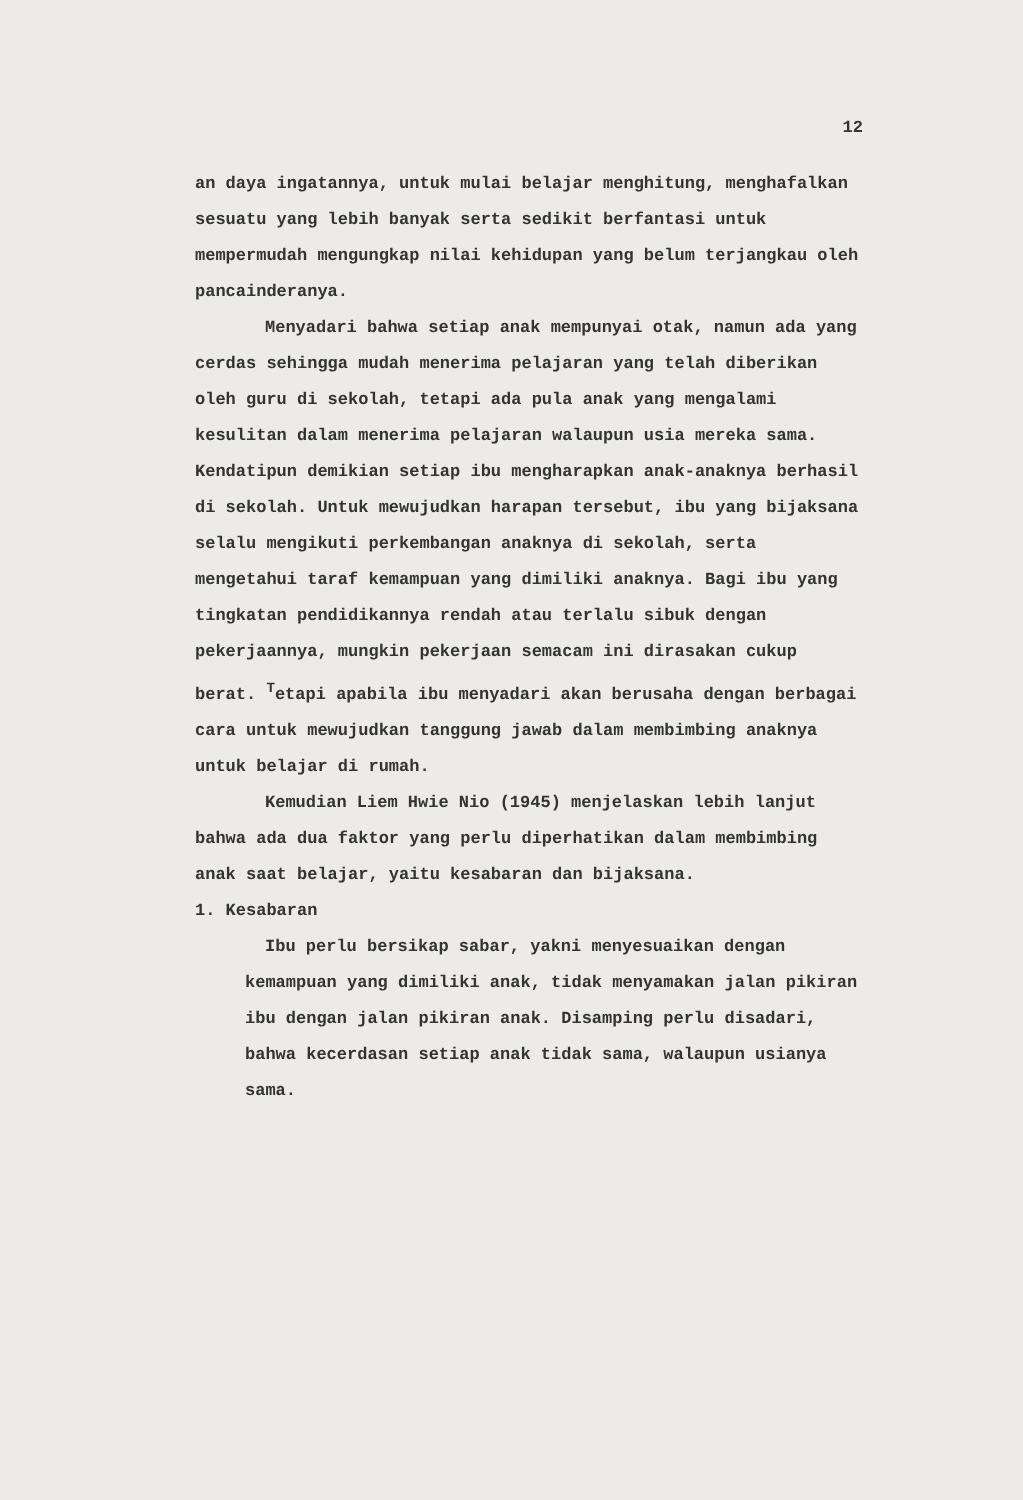12
an daya ingatannya, untuk mulai belajar menghitung, menghafalkan sesuatu yang lebih banyak serta sedikit berfantasi untuk mempermudah mengungkap nilai kehidupan yang belum terjangkau oleh pancainderanya.
Menyadari bahwa setiap anak mempunyai otak, namun ada yang cerdas sehingga mudah menerima pelajaran yang telah diberikan oleh guru di sekolah, tetapi ada pula anak yang mengalami kesulitan dalam menerima pelajaran walaupun usia mereka sama. Kendatipun demikian setiap ibu mengharapkan anak-anaknya berhasil di sekolah. Untuk mewujudkan harapan tersebut, ibu yang bijaksana selalu mengikuti perkembangan anaknya di sekolah, serta mengetahui taraf kemampuan yang dimiliki anaknya. Bagi ibu yang tingkatan pendidikannya rendah atau terlalu sibuk dengan pekerjaannya, mungkin pekerjaan semacam ini dirasakan cukup berat. <sup>T</sup>etapi apabila ibu menyadari akan berusaha dengan berbagai cara untuk mewujudkan tanggung jawab dalam membimbing anaknya untuk belajar di rumah.
Kemudian Liem Hwie Nio (1945) menjelaskan lebih lanjut bahwa ada dua faktor yang perlu diperhatikan dalam membimbing anak saat belajar, yaitu kesabaran dan bijaksana.
1. Kesabaran
Ibu perlu bersikap sabar, yakni menyesuaikan dengan kemampuan yang dimiliki anak, tidak menyamakan jalan pikiran ibu dengan jalan pikiran anak. Disamping perlu disadari, bahwa kecerdasan setiap anak tidak sama, walaupun usianya sama.